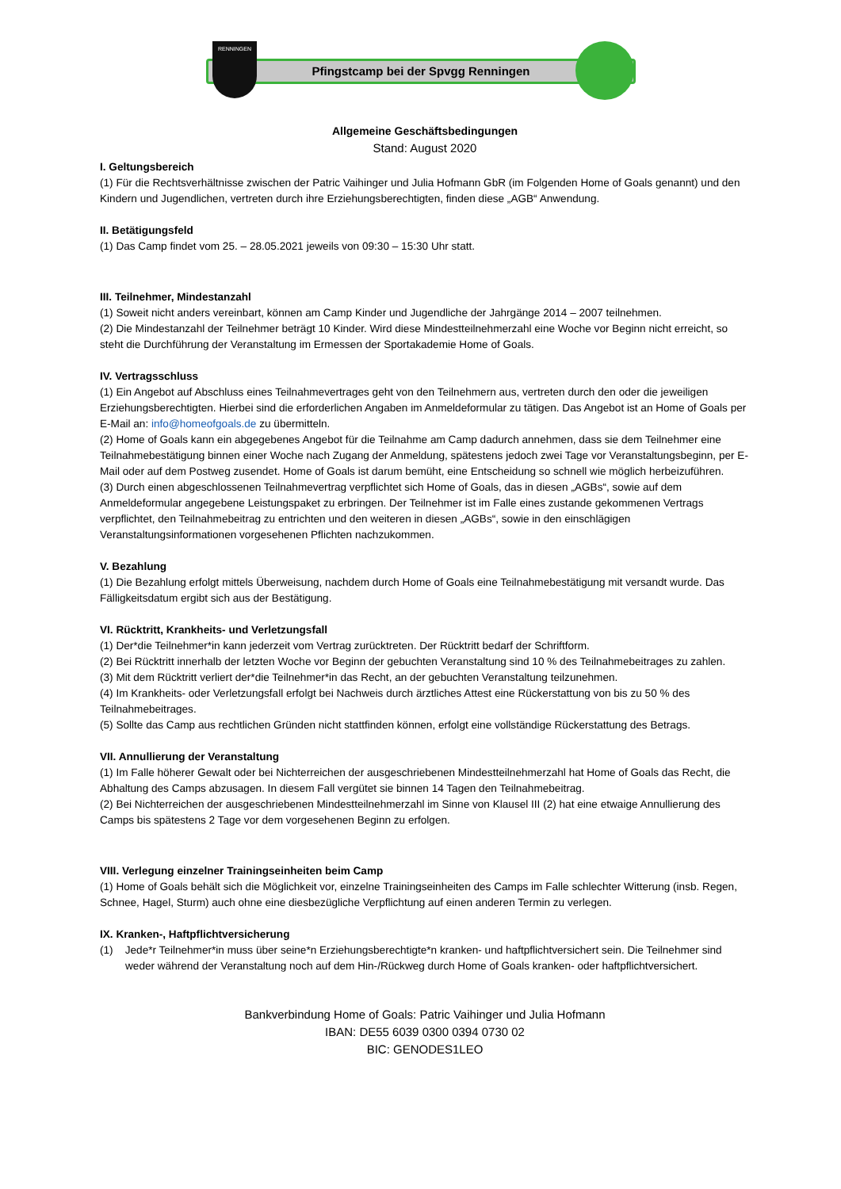Pfingstcamp bei der Spvgg Renningen
RENNINGEN
Allgemeine Geschäftsbedingungen
Stand: August 2020
I. Geltungsbereich
(1) Für die Rechtsverhältnisse zwischen der Patric Vaihinger und Julia Hofmann GbR (im Folgenden Home of Goals genannt) und den Kindern und Jugendlichen, vertreten durch ihre Erziehungsberechtigten, finden diese „AGB“ Anwendung.
II. Betätigungsfeld
(1) Das Camp findet vom 25. – 28.05.2021 jeweils von 09:30 – 15:30 Uhr statt.
III. Teilnehmer, Mindestanzahl
(1) Soweit nicht anders vereinbart, können am Camp Kinder und Jugendliche der Jahrgänge 2014 – 2007 teilnehmen.
(2) Die Mindestanzahl der Teilnehmer beträgt 10 Kinder. Wird diese Mindestteilnehmerzahl eine Woche vor Beginn nicht erreicht, so steht die Durchführung der Veranstaltung im Ermessen der Sportakademie Home of Goals.
IV. Vertragsschluss
(1) Ein Angebot auf Abschluss eines Teilnahmevertrages geht von den Teilnehmern aus, vertreten durch den oder die jeweiligen Erziehungsberechtigten. Hierbei sind die erforderlichen Angaben im Anmeldeformular zu tätigen. Das Angebot ist an Home of Goals per E-Mail an: info@homeofgoals.de zu übermitteln.
(2) Home of Goals kann ein abgegebenes Angebot für die Teilnahme am Camp dadurch annehmen, dass sie dem Teilnehmer eine Teilnahmebestätigung binnen einer Woche nach Zugang der Anmeldung, spätestens jedoch zwei Tage vor Veranstaltungsbeginn, per E-Mail oder auf dem Postweg zusendet. Home of Goals ist darum bemüht, eine Entscheidung so schnell wie möglich herbeizuführen.
(3) Durch einen abgeschlossenen Teilnahmevertrag verpflichtet sich Home of Goals, das in diesen „AGBs“, sowie auf dem Anmeldeformular angegebene Leistungspaket zu erbringen. Der Teilnehmer ist im Falle eines zustande gekommenen Vertrags verpflichtet, den Teilnahmebeitrag zu entrichten und den weiteren in diesen „AGBs“, sowie in den einschlägigen Veranstaltungsinformationen vorgesehenen Pflichten nachzukommen.
V. Bezahlung
(1) Die Bezahlung erfolgt mittels Überweisung, nachdem durch Home of Goals eine Teilnahmebestätigung mit versandt wurde. Das Fälligkeitsdatum ergibt sich aus der Bestätigung.
VI. Rücktritt, Krankheits- und Verletzungsfall
(1) Der*die Teilnehmer*in kann jederzeit vom Vertrag zurücktreten. Der Rücktritt bedarf der Schriftform.
(2) Bei Rücktritt innerhalb der letzten Woche vor Beginn der gebuchten Veranstaltung sind 10 % des Teilnahmebeitrages zu zahlen.
(3) Mit dem Rücktritt verliert der*die Teilnehmer*in das Recht, an der gebuchten Veranstaltung teilzunehmen.
(4) Im Krankheits- oder Verletzungsfall erfolgt bei Nachweis durch ärztliches Attest eine Rückerstattung von bis zu 50 % des Teilnahmebeitrages.
(5) Sollte das Camp aus rechtlichen Gründen nicht stattfinden können, erfolgt eine vollständige Rückerstattung des Betrags.
VII. Annullierung der Veranstaltung
(1) Im Falle höherer Gewalt oder bei Nichterreichen der ausgeschriebenen Mindestteilnehmerzahl hat Home of Goals das Recht, die Abhaltung des Camps abzusagen. In diesem Fall vergütet sie binnen 14 Tagen den Teilnahmebeitrag.
(2) Bei Nichterreichen der ausgeschriebenen Mindestteilnehmerzahl im Sinne von Klausel III (2) hat eine etwaige Annullierung des Camps bis spätestens 2 Tage vor dem vorgesehenen Beginn zu erfolgen.
VIII. Verlegung einzelner Trainingseinheiten beim Camp
(1) Home of Goals behält sich die Möglichkeit vor, einzelne Trainingseinheiten des Camps im Falle schlechter Witterung (insb. Regen, Schnee, Hagel, Sturm) auch ohne eine diesbezügliche Verpflichtung auf einen anderen Termin zu verlegen.
IX. Kranken-, Haftpflichtversicherung
(1) Jede*r Teilnehmer*in muss über seine*n Erziehungsberechtigte*n kranken- und haftpflichtversichert sein. Die Teilnehmer sind weder während der Veranstaltung noch auf dem Hin-/Rückweg durch Home of Goals kranken- oder haftpflichtversichert.
Bankverbindung Home of Goals: Patric Vaihinger und Julia Hofmann
IBAN: DE55 6039 0300 0394 0730 02
BIC: GENODES1LEO